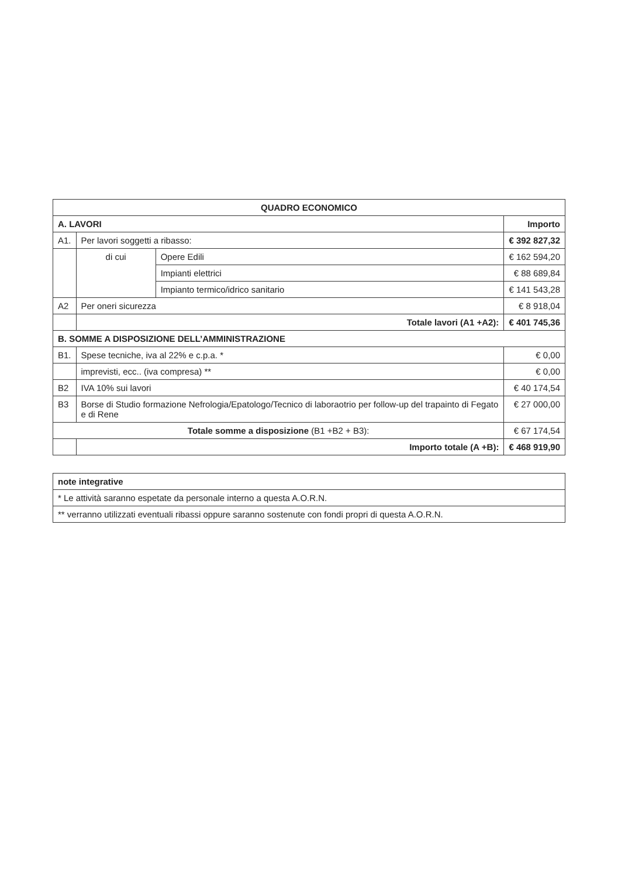| QUADRO ECONOMICO | | | |
| --- | --- | --- | --- |
| A. LAVORI | | | Importo |
| A1. | Per lavori soggetti a ribasso: | | € 392 827,32 |
| | di cui | Opere Edili | € 162 594,20 |
| | | Impianti elettrici | € 88 689,84 |
| | | Impianto termico/idrico sanitario | € 141 543,28 |
| A2 | Per oneri sicurezza | | € 8 918,04 |
| | Totale lavori (A1 +A2): | | € 401 745,36 |
| B. SOMME A DISPOSIZIONE DELL’AMMINISTRAZIONE | | | |
| B1. | Spese tecniche, iva al 22% e c.p.a. * | | € 0,00 |
| | imprevisti, ecc.. (iva compresa) ** | | € 0,00 |
| B2 | IVA 10% sui lavori | | € 40 174,54 |
| B3 | Borse di Studio formazione Nefrologia/Epatologo/Tecnico di laboraotrio per follow-up del trapainto di Fegato e di Rene | | € 27 000,00 |
| Totale somme a disposizione (B1 +B2 + B3): | | | € 67 174,54 |
| | Importo totale (A +B): | | € 468 919,90 |
| note integrative |
| * Le attività saranno espetate da personale interno a questa A.O.R.N. |
| ** verranno utilizzati eventuali ribassi oppure saranno sostenute con fondi propri di questa A.O.R.N. |